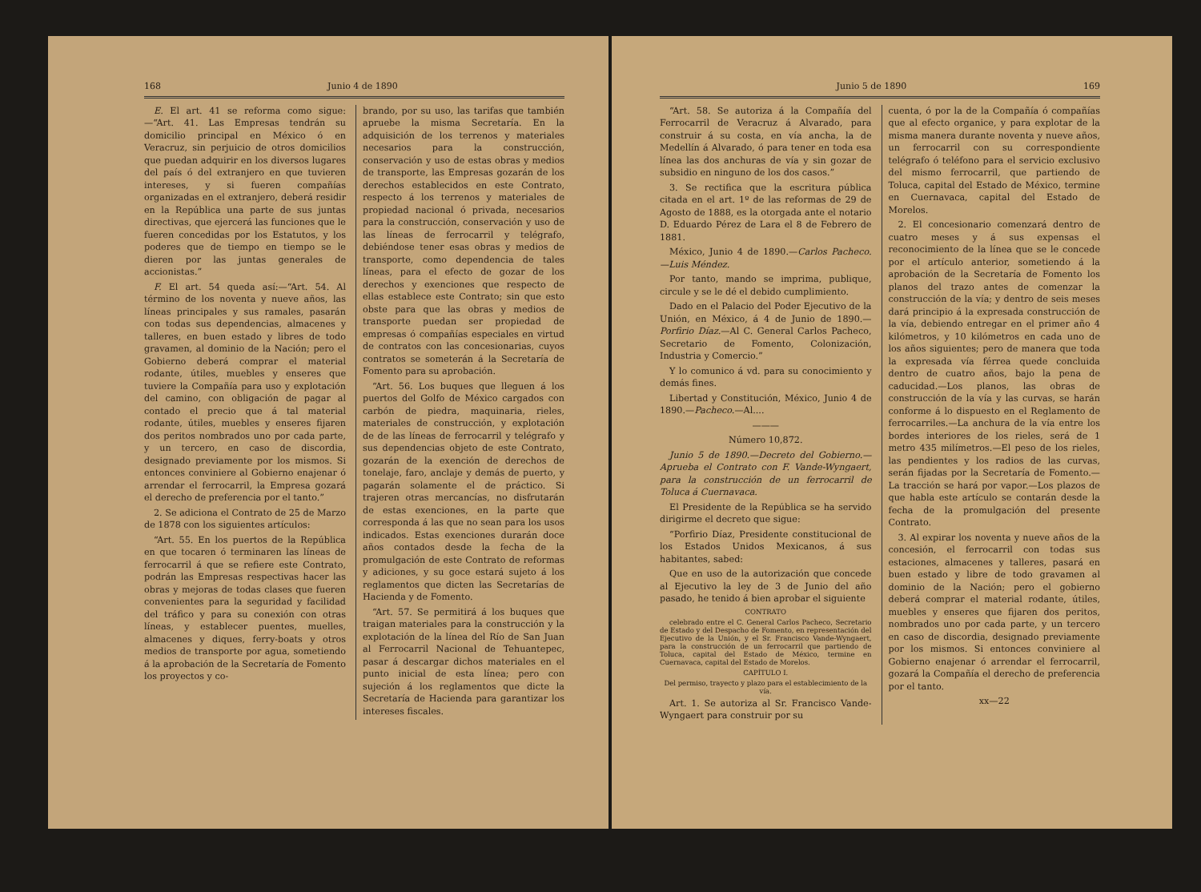168 Junio 4 de 1890
E. El art. 41 se reforma como sigue:—“Art. 41. Las Empresas tendrán su domicilio principal en México ó en Veracruz, sin perjuicio de otros domicilios que puedan adquirir en los diversos lugares del país ó del extranjero en que tuvieren intereses, y si fueren compañías organizadas en el extranjero, deberá residir en la República una parte de sus juntas directivas, que ejercerá las funciones que le fueren concedidas por los Estatutos, y los poderes que de tiempo en tiempo se le dieren por las juntas generales de accionistas.”
F. El art. 54 queda así:—“Art. 54. Al término de los noventa y nueve años, las líneas principales y sus ramales, pasarán con todas sus dependencias, almacenes y talleres, en buen estado y libres de todo gravamen, al dominio de la Nación; pero el Gobierno deberá comprar el material rodante, útiles, muebles y enseres que tuviere la Compañía para uso y explotación del camino, con obligación de pagar al contado el precio que á tal material rodante, útiles, muebles y enseres fijaren dos peritos nombrados uno por cada parte, y un tercero, en caso de discordia, designado previamente por los mismos. Si entonces conviniere al Gobierno enajenar ó arrendar el ferrocarril, la Empresa gozará el derecho de preferencia por el tanto.”
2. Se adiciona el Contrato de 25 de Marzo de 1878 con los siguientes artículos:
“Art. 55. En los puertos de la República en que tocaren ó terminaren las líneas de ferrocarril á que se refiere este Contrato, podrán las Empresas respectivas hacer las obras y mejoras de todas clases que fueren convenientes para la seguridad y facilidad del tráfico y para su conexión con otras líneas, y establecer puentes, muelles, almacenes y diques, ferry-boats y otros medios de transporte por agua, sometiendo á la aprobación de la Secretaría de Fomento los proyectos y co-
brando, por su uso, las tarifas que también apruebe la misma Secretaría. En la adquisición de los terrenos y materiales necesarios para la construcción, conservación y uso de estas obras y medios de transporte, las Empresas gozarán de los derechos establecidos en este Contrato, respecto á los terrenos y materiales de propiedad nacional ó privada, necesarios para la construcción, conservación y uso de las líneas de ferrocarril y telégrafo, debiéndose tener esas obras y medios de transporte, como dependencia de tales líneas, para el efecto de gozar de los derechos y exenciones que respecto de ellas establece este Contrato; sin que esto obste para que las obras y medios de transporte puedan ser propiedad de empresas ó compañías especiales en virtud de contratos con las concesionarias, cuyos contratos se someterán á la Secretaría de Fomento para su aprobación.
“Art. 56. Los buques que lleguen á los puertos del Golfo de México cargados con carbón de piedra, maquinaria, rieles, materiales de construcción, y explotación de de las líneas de ferrocarril y telégrafo y sus dependencias objeto de este Contrato, gozarán de la exención de derechos de tonelaje, faro, anclaje y demás de puerto, y pagarán solamente el de práctico. Si trajeren otras mercancías, no disfrutarán de estas exenciones, en la parte que corresponda á las que no sean para los usos indicados. Estas exenciones durarán doce años contados desde la fecha de la promulgación de este Contrato de reformas y adiciones, y su goce estará sujeto á los reglamentos que dicten las Secretarías de Hacienda y de Fomento.
“Art. 57. Se permitirá á los buques que traigan materiales para la construcción y la explotación de la línea del Río de San Juan al Ferrocarril Nacional de Tehuantepec, pasar á descargar dichos materiales en el punto inicial de esta línea; pero con sujeción á los reglamentos que dicte la Secretaría de Hacienda para garantizar los intereses fiscales.
Junio 5 de 1890 169
“Art. 58. Se autoriza á la Compañía del Ferrocarril de Veracruz á Alvarado, para construir á su costa, en vía ancha, la de Medellín á Alvarado, ó para tener en toda esa línea las dos anchuras de vía y sin gozar de subsidio en ninguno de los dos casos.”
3. Se rectifica que la escritura pública citada en el art. 1º de las reformas de 29 de Agosto de 1888, es la otorgada ante el notario D. Eduardo Pérez de Lara el 8 de Febrero de 1881.
México, Junio 4 de 1890.—Carlos Pacheco.—Luis Méndez.
Por tanto, mando se imprima, publique, circule y se le dé el debido cumplimiento.
Dado en el Palacio del Poder Ejecutivo de la Unión, en México, á 4 de Junio de 1890.—Porfirio Díaz.—Al C. General Carlos Pacheco, Secretario de Fomento, Colonización, Industria y Comercio.”
Y lo comunico á vd. para su conocimiento y demás fines.
Libertad y Constitución, México, Junio 4 de 1890.—Pacheco.—Al....
———
Número 10,872.
Junio 5 de 1890.—Decreto del Gobierno.—Aprueba el Contrato con F. Vande-Wyngaert, para la construcción de un ferrocarril de Toluca á Cuernavaca.
El Presidente de la República se ha servido dirigirme el decreto que sigue:
“Porfirio Díaz, Presidente constitucional de los Estados Unidos Mexicanos, á sus habitantes, sabed:
Que en uso de la autorización que concede al Ejecutivo la ley de 3 de Junio del año pasado, he tenido á bien aprobar el siguiente
CONTRATO
celebrado entre el C. General Carlos Pacheco, Secretario de Estado y del Despacho de Fomento, en representación del Ejecutivo de la Unión, y el Sr. Francisco Vande-Wyngaert, para la construcción de un ferrocarril que partiendo de Toluca, capital del Estado de México, termine en Cuernavaca, capital del Estado de Morelos.
CAPÍTULO I.
Del permiso, trayecto y plazo para el establecimiento de la vía.
Art. 1. Se autoriza al Sr. Francisco Vande-Wyngaert para construir por su
cuenta, ó por la de la Compañía ó compañías que al efecto organice, y para explotar de la misma manera durante noventa y nueve años, un ferrocarril con su correspondiente telégrafo ó teléfono para el servicio exclusivo del mismo ferrocarril, que partiendo de Toluca, capital del Estado de México, termine en Cuernavaca, capital del Estado de Morelos.
2. El concesionario comenzará dentro de cuatro meses y á sus expensas el reconocimiento de la línea que se le concede por el artículo anterior, sometiendo á la aprobación de la Secretaría de Fomento los planos del trazo antes de comenzar la construcción de la vía; y dentro de seis meses dará principio á la expresada construcción de la vía, debiendo entregar en el primer año 4 kilómetros, y 10 kilómetros en cada uno de los años siguientes; pero de manera que toda la expresada vía férrea quede concluida dentro de cuatro años, bajo la pena de caducidad.—Los planos, las obras de construcción de la vía y las curvas, se harán conforme á lo dispuesto en el Reglamento de ferrocarriles.—La anchura de la vía entre los bordes interiores de los rieles, será de 1 metro 435 milímetros.—El peso de los rieles, las pendientes y los radios de las curvas, serán fijadas por la Secretaría de Fomento.—La tracción se hará por vapor.—Los plazos de que habla este artículo se contarán desde la fecha de la promulgación del presente Contrato.
3. Al expirar los noventa y nueve años de la concesión, el ferrocarril con todas sus estaciones, almacenes y talleres, pasará en buen estado y libre de todo gravamen al dominio de la Nación; pero el gobierno deberá comprar el material rodante, útiles, muebles y enseres que fijaren dos peritos, nombrados uno por cada parte, y un tercero en caso de discordia, designado previamente por los mismos. Si entonces conviniere al Gobierno enajenar ó arrendar el ferrocarril, gozará la Compañía el derecho de preferencia por el tanto.
xx—22